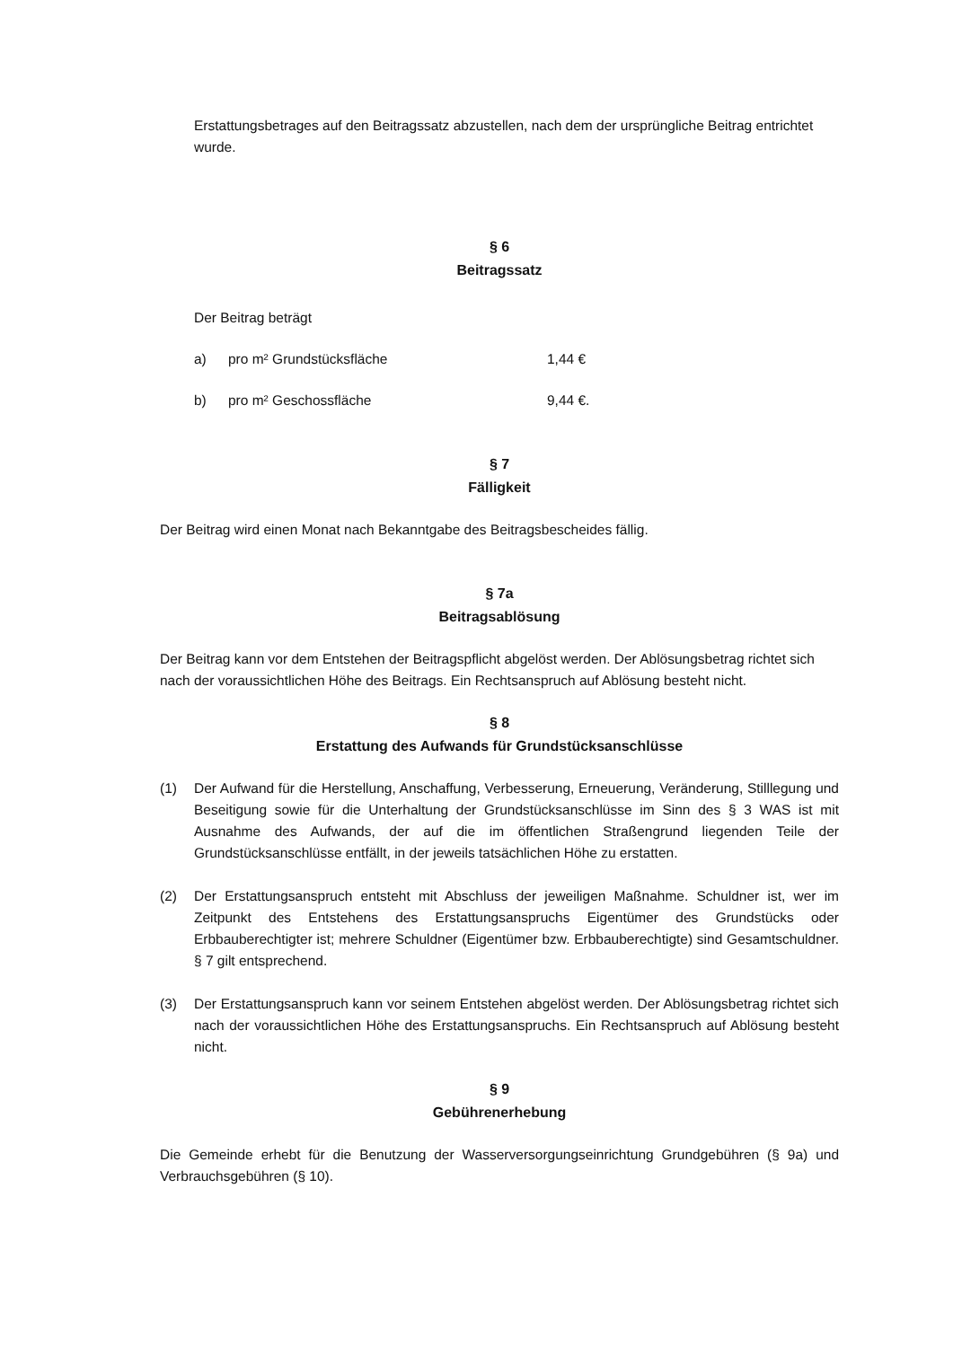Erstattungsbetrages auf den Beitragssatz abzustellen, nach dem der ursprüngliche Beitrag entrichtet wurde.
§ 6
Beitragssatz
Der Beitrag beträgt
a) pro m² Grundstücksfläche 1,44 €
b) pro m² Geschossfläche 9,44 €.
§ 7
Fälligkeit
Der Beitrag wird einen Monat nach Bekanntgabe des Beitragsbescheides fällig.
§ 7a
Beitragsablösung
Der Beitrag kann vor dem Entstehen der Beitragspflicht abgelöst werden. Der Ablösungsbetrag richtet sich nach der voraussichtlichen Höhe des Beitrags. Ein Rechtsanspruch auf Ablösung besteht nicht.
§ 8
Erstattung des Aufwands für Grundstücksanschlüsse
(1) Der Aufwand für die Herstellung, Anschaffung, Verbesserung, Erneuerung, Veränderung, Stilllegung und Beseitigung sowie für die Unterhaltung der Grundstücksanschlüsse im Sinn des § 3 WAS ist mit Ausnahme des Aufwands, der auf die im öffentlichen Straßengrund liegenden Teile der Grundstücksanschlüsse entfällt, in der jeweils tatsächlichen Höhe zu erstatten.
(2) Der Erstattungsanspruch entsteht mit Abschluss der jeweiligen Maßnahme. Schuldner ist, wer im Zeitpunkt des Entstehens des Erstattungsanspruchs Eigentümer des Grundstücks oder Erbbauberechtigter ist; mehrere Schuldner (Eigentümer bzw. Erbbauberechtigte) sind Gesamtschuldner. § 7 gilt entsprechend.
(3) Der Erstattungsanspruch kann vor seinem Entstehen abgelöst werden. Der Ablösungsbetrag richtet sich nach der voraussichtlichen Höhe des Erstattungsanspruchs. Ein Rechtsanspruch auf Ablösung besteht nicht.
§ 9
Gebührenerhebung
Die Gemeinde erhebt für die Benutzung der Wasserversorgungseinrichtung Grundgebühren (§ 9a) und Verbrauchsgebühren (§ 10).